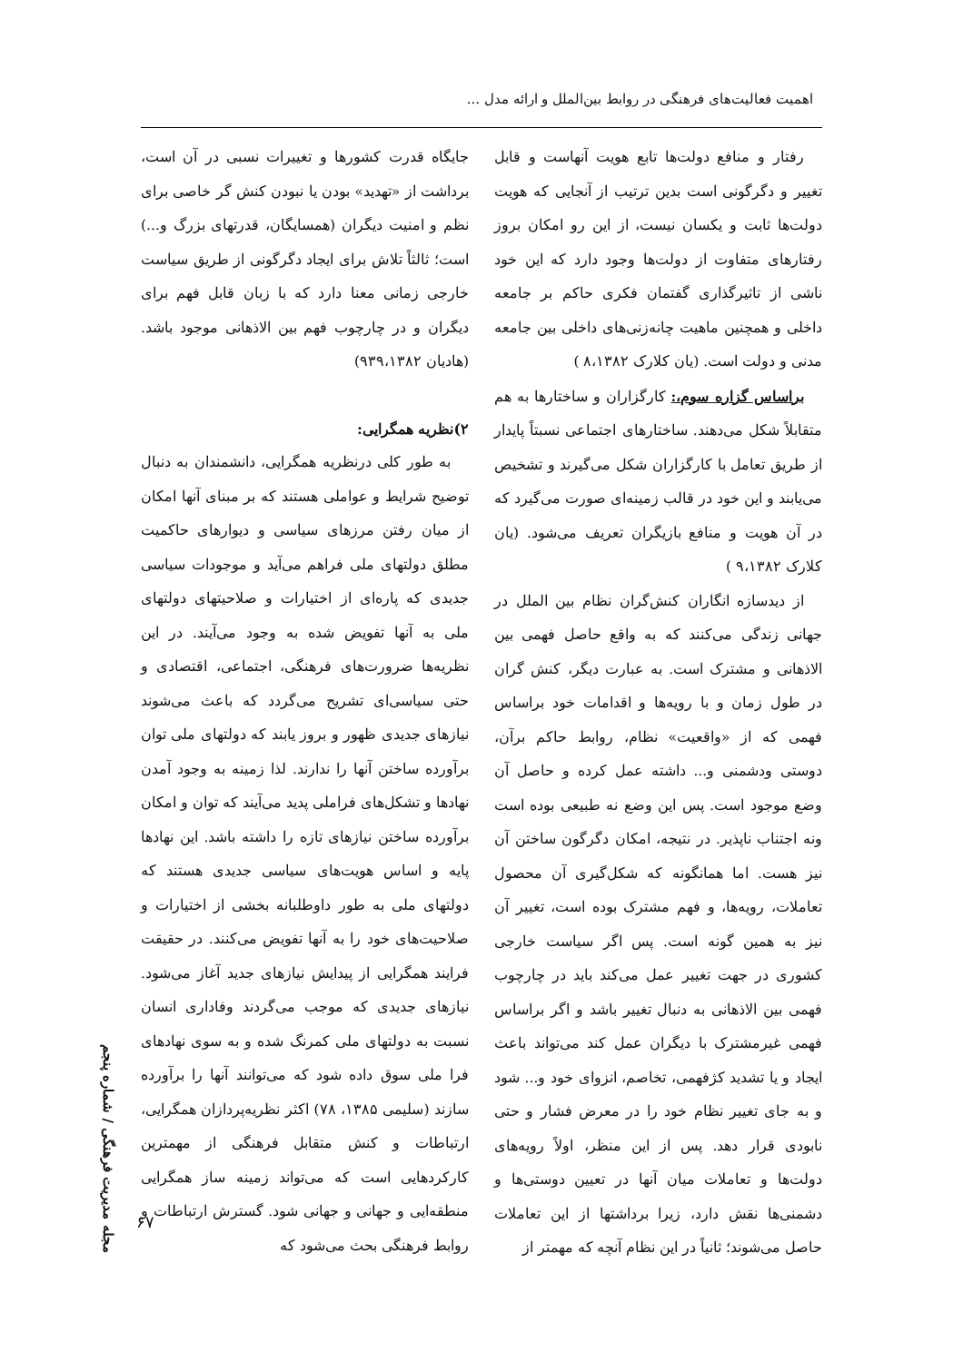اهمیت فعالیت‌های فرهنگی در روابط بین‌الملل و ارائه مدل ...
رفتار و منافع دولت‌ها تابع هویت آنهاست و قابل تغییر و دگرگونی است بدین ترتیب از آنجایی که هویت دولت‌ها ثابت و یکسان نیست، از این رو امکان بروز رفتارهای متفاوت از دولت‌ها وجود دارد که این خود ناشی از تاثیرگذاری گفتمان فکری حاکم بر جامعه داخلی و همچنین ماهیت چانه‌زنی‌های داخلی بین جامعه مدنی و دولت است. (یان کلارک ۸،۱۳۸۲ )
براساس گزاره سوم،: کارگزاران و ساختارها به هم متقابلاً شکل می‌دهند. ساختارهای اجتماعی نسبتاً پایدار از طریق تعامل با کارگزاران شکل می‌گیرند و تشخیص می‌یابند و این خود در قالب زمینه‌ای صورت می‌گیرد که در آن هویت و منافع بازیگران تعریف می‌شود. (یان کلارک ۹،۱۳۸۲ )
از دیدسازه انگاران کنش‌گران نظام بین الملل در جهانی زندگی می‌کنند که به واقع حاصل فهمی بین الاذهانی و مشترک است. به عبارت دیگر، کنش گران در طول زمان و با رویه‌ها و اقدامات خود براساس فهمی که از «واقعیت» نظام، روابط حاکم برآن، دوستی ودشمنی و... داشته عمل کرده و حاصل آن وضع موجود است. پس این وضع نه طبیعی بوده است ونه اجتناب ناپذیر. در نتیجه، امکان دگرگون ساختن آن نیز هست. اما همانگونه که شکل‌گیری آن محصول تعاملات، رویه‌ها، و فهم مشترک بوده است، تغییر آن نیز به همین گونه است. پس اگر سیاست خارجی کشوری در جهت تغییر عمل می‌کند باید در چارچوب فهمی بین الاذهانی به دنبال تغییر باشد و اگر براساس فهمی غیرمشترک با دیگران عمل کند می‌تواند باعث ایجاد و یا تشدید کژفهمی، تخاصم، انزوای خود و... شود و به جای تغییر نظام خود را در معرض فشار و حتی نابودی قرار دهد. پس از این منظر، اولاً رویه‌های دولت‌ها و تعاملات میان آنها در تعیین دوستی‌ها و دشمنی‌ها نقش دارد، زیرا برداشتها از این تعاملات حاصل می‌شوند؛ ثانیاً در این نظام آنچه که مهمتر از
جایگاه قدرت کشورها و تغییرات نسبی در آن است، برداشت از «تهدید» بودن یا نبودن کنش گر خاصی برای نظم و امنیت دیگران (همسایگان، قدرتهای بزرگ و...) است؛ ثالثاً تلاش برای ایجاد دگرگونی از طریق سیاست خارجی زمانی معنا دارد که با زبان قابل فهم برای دیگران و در چارچوب فهم بین الاذهانی موجود باشد. (هادیان ۹۳۹،۱۳۸۲)
۲)نظریه همگرایی:
به طور کلی درنظریه همگرایی، دانشمندان به دنبال توضیح شرایط و عواملی هستند که بر مبنای آنها امکان از میان رفتن مرزهای سیاسی و دیوارهای حاکمیت مطلق دولتهای ملی فراهم می‌آید و موجودات سیاسی جدیدی که پاره‌ای از اختیارات و صلاحیتهای دولتهای ملی به آنها تفویض شده به وجود می‌آیند. در این نظریه‌ها ضرورت‌های فرهنگی، اجتماعی، اقتصادی و حتی سیاسی‌ای تشریح می‌گردد که باعث می‌شوند نیازهای جدیدی ظهور و بروز یابند که دولتهای ملی توان برآورده ساختن آنها را ندارند. لذا زمینه به وجود آمدن نهادها و تشکل‌های فراملی پدید می‌آیند که توان و امکان برآورده ساختن نیازهای تازه را داشته باشد. این نهادها پایه و اساس هویت‌های سیاسی جدیدی هستند که دولتهای ملی به طور داوطلبانه بخشی از اختیارات و صلاحیت‌های خود را به آنها تفویض می‌کنند. در حقیقت فرایند همگرایی از پیدایش نیازهای جدید آغاز می‌شود. نیازهای جدیدی که موجب می‌گردند وفاداری انسان نسبت به دولتهای ملی کمرنگ شده و به سوی نهادهای فرا ملی سوق داده شود که می‌توانند آنها را برآورده سازند (سلیمی ۱۳۸۵، ۷۸) اکثر نظریه‌پردازان همگرایی، ارتباطات و کنش متقابل فرهنگی از مهمترین کارکردهایی است که می‌تواند زمینه ساز همگرایی منطقه‌ایی و جهانی و جهانی شود. گسترش ارتباطات و روابط فرهنگی بحث می‌شود که
مجله مدیریت فرهنگی / شماره پنجم
۶۷